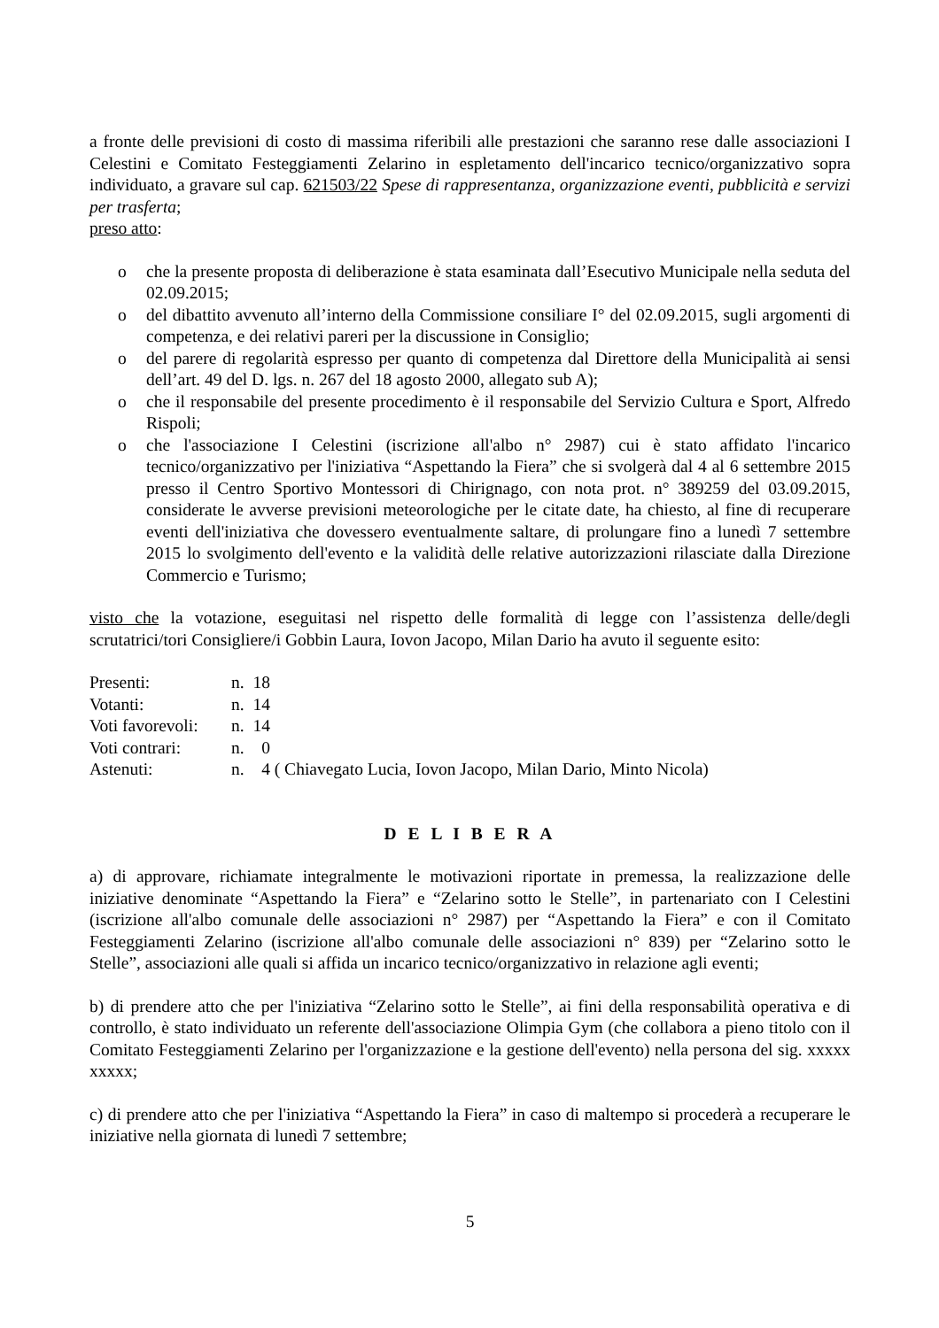a fronte delle previsioni di costo di massima riferibili alle prestazioni che saranno rese dalle associazioni I Celestini e Comitato Festeggiamenti Zelarino in espletamento dell'incarico tecnico/organizzativo sopra individuato, a gravare sul cap. 621503/22 Spese di rappresentanza, organizzazione eventi, pubblicità e servizi per trasferta;
preso atto:
o che la presente proposta di deliberazione è stata esaminata dall’Esecutivo Municipale nella seduta del 02.09.2015;
o del dibattito avvenuto all’interno della Commissione consiliare I° del 02.09.2015, sugli argomenti di competenza, e dei relativi pareri per la discussione in Consiglio;
o del parere di regolarità espresso per quanto di competenza dal Direttore della Municipalità ai sensi dell’art. 49 del D. lgs. n. 267 del 18 agosto 2000, allegato sub A);
o che il responsabile del presente procedimento è il responsabile del Servizio Cultura e Sport, Alfredo Rispoli;
o che l'associazione I Celestini (iscrizione all'albo n° 2987) cui è stato affidato l'incarico tecnico/organizzativo per l'iniziativa “Aspettando la Fiera” che si svolgerà dal 4 al 6 settembre 2015 presso il Centro Sportivo Montessori di Chirignago, con nota prot. n° 389259 del 03.09.2015, considerate le avverse previsioni meteorologiche per le citate date, ha chiesto, al fine di recuperare eventi dell'iniziativa che dovessero eventualmente saltare, di prolungare fino a lunedì 7 settembre 2015 lo svolgimento dell'evento e la validità delle relative autorizzazioni rilasciate dalla Direzione Commercio e Turismo;
visto che la votazione, eseguitasi nel rispetto delle formalità di legge con l’assistenza delle/degli scrutatrici/tori Consigliere/i Gobbin Laura, Iovon Jacopo, Milan Dario ha avuto il seguente esito:
| Presenti: | n. 18 |
| Votanti: | n. 14 |
| Voti favorevoli: | n. 14 |
| Voti contrari: | n. 0 |
| Astenuti: | n. 4 ( Chiavegato Lucia, Iovon Jacopo, Milan Dario, Minto Nicola) |
D E L I B E R A
a) di approvare, richiamate integralmente le motivazioni riportate in premessa, la realizzazione delle iniziative denominate “Aspettando la Fiera” e “Zelarino sotto le Stelle”, in partenariato con I Celestini (iscrizione all'albo comunale delle associazioni n° 2987) per “Aspettando la Fiera” e con il Comitato Festeggiamenti Zelarino (iscrizione all'albo comunale delle associazioni n° 839) per “Zelarino sotto le Stelle”, associazioni alle quali si affida un incarico tecnico/organizzativo in relazione agli eventi;
b) di prendere atto che per l'iniziativa “Zelarino sotto le Stelle”, ai fini della responsabilità operativa e di controllo, è stato individuato un referente dell'associazione Olimpia Gym (che collabora a pieno titolo con il Comitato Festeggiamenti Zelarino per l'organizzazione e la gestione dell'evento) nella persona del sig. xxxxx xxxxx;
c) di prendere atto che per l'iniziativa “Aspettando la Fiera” in caso di maltempo si procederà a recuperare le iniziative nella giornata di lunedì 7 settembre;
5